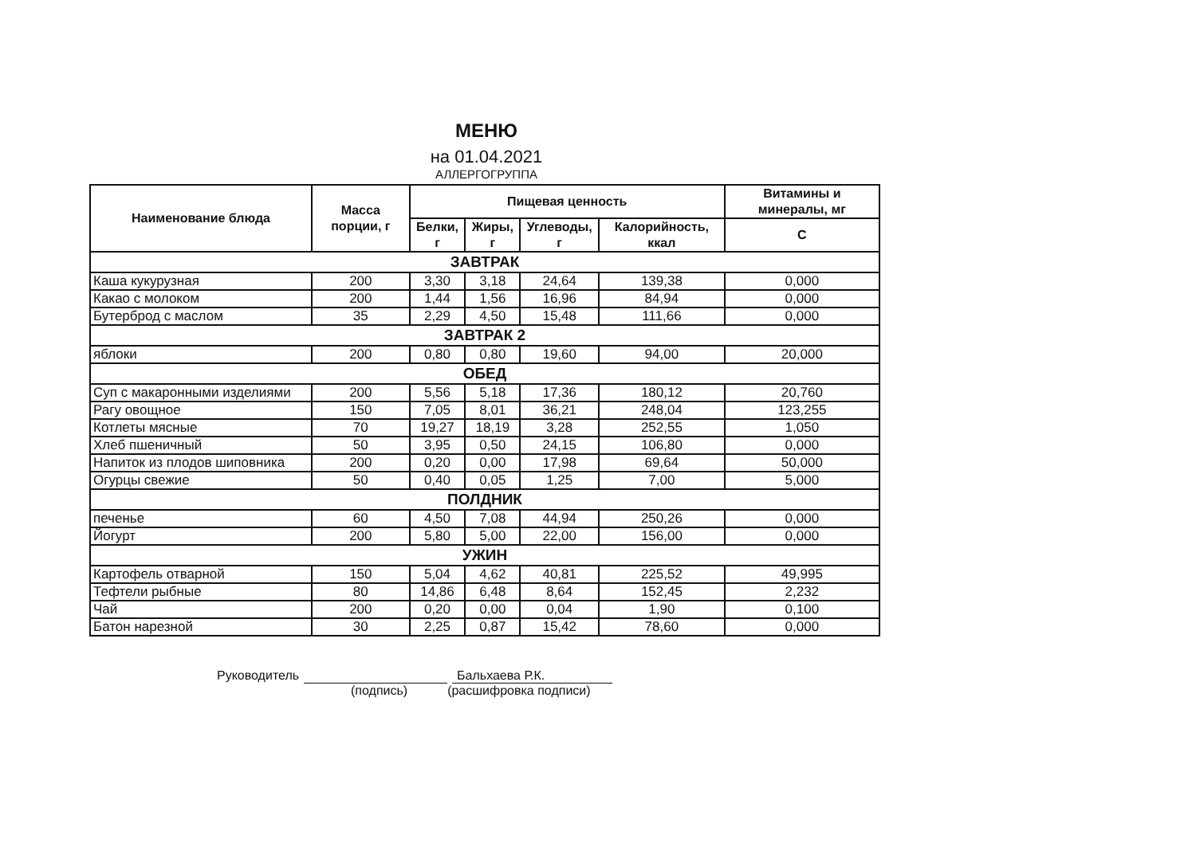МЕНЮ
на 01.04.2021
АЛЛЕРГОГРУППА
| Наименование блюда | Масса порции, г | Пищевая ценность | | | | Витамины и минералы, мг |
| --- | --- | --- | --- | --- | --- | --- |
| | | Белки, г | Жиры, г | Углеводы, г | Калорийность, ккал | С |
| ЗАВТРАК | | | | | | |
| Каша кукурузная | 200 | 3,30 | 3,18 | 24,64 | 139,38 | 0,000 |
| Какао с молоком | 200 | 1,44 | 1,56 | 16,96 | 84,94 | 0,000 |
| Бутерброд с маслом | 35 | 2,29 | 4,50 | 15,48 | 111,66 | 0,000 |
| ЗАВТРАК 2 | | | | | | |
| яблоки | 200 | 0,80 | 0,80 | 19,60 | 94,00 | 20,000 |
| ОБЕД | | | | | | |
| Суп с макаронными изделиями | 200 | 5,56 | 5,18 | 17,36 | 180,12 | 20,760 |
| Рагу овощное | 150 | 7,05 | 8,01 | 36,21 | 248,04 | 123,255 |
| Котлеты мясные | 70 | 19,27 | 18,19 | 3,28 | 252,55 | 1,050 |
| Хлеб пшеничный | 50 | 3,95 | 0,50 | 24,15 | 106,80 | 0,000 |
| Напиток из плодов шиповника | 200 | 0,20 | 0,00 | 17,98 | 69,64 | 50,000 |
| Огурцы свежие | 50 | 0,40 | 0,05 | 1,25 | 7,00 | 5,000 |
| ПОЛДНИК | | | | | | |
| печенье | 60 | 4,50 | 7,08 | 44,94 | 250,26 | 0,000 |
| Йогурт | 200 | 5,80 | 5,00 | 22,00 | 156,00 | 0,000 |
| УЖИН | | | | | | |
| Картофель отварной | 150 | 5,04 | 4,62 | 40,81 | 225,52 | 49,995 |
| Тефтели рыбные | 80 | 14,86 | 6,48 | 8,64 | 152,45 | 2,232 |
| Чай | 200 | 0,20 | 0,00 | 0,04 | 1,90 | 0,100 |
| Батон нарезной | 30 | 2,25 | 0,87 | 15,42 | 78,60 | 0,000 |
Руководитель Бальхаева Р.К.
(подпись) (расшифровка подписи)